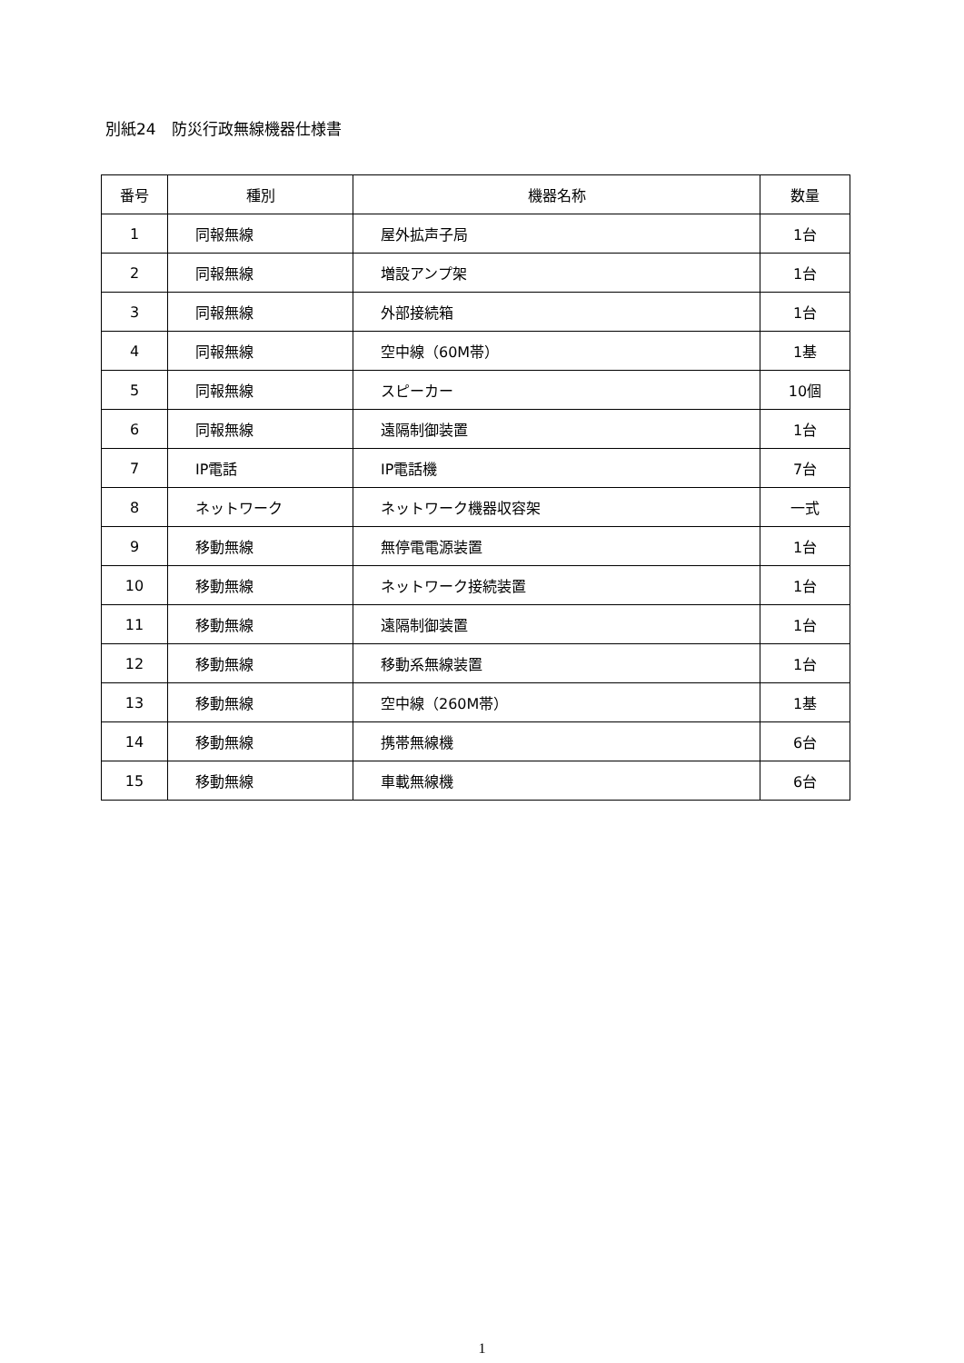別紙24　防災行政無線機器仕様書
| 番号 | 種別 | 機器名称 | 数量 |
| --- | --- | --- | --- |
| 1 | 同報無線 | 屋外拡声子局 | 1台 |
| 2 | 同報無線 | 増設アンプ架 | 1台 |
| 3 | 同報無線 | 外部接続箱 | 1台 |
| 4 | 同報無線 | 空中線（60M帯） | 1基 |
| 5 | 同報無線 | スピーカー | 10個 |
| 6 | 同報無線 | 遠隔制御装置 | 1台 |
| 7 | IP電話 | IP電話機 | 7台 |
| 8 | ネットワーク | ネットワーク機器収容架 | 一式 |
| 9 | 移動無線 | 無停電電源装置 | 1台 |
| 10 | 移動無線 | ネットワーク接続装置 | 1台 |
| 11 | 移動無線 | 遠隔制御装置 | 1台 |
| 12 | 移動無線 | 移動系無線装置 | 1台 |
| 13 | 移動無線 | 空中線（260M帯） | 1基 |
| 14 | 移動無線 | 携帯無線機 | 6台 |
| 15 | 移動無線 | 車載無線機 | 6台 |
1